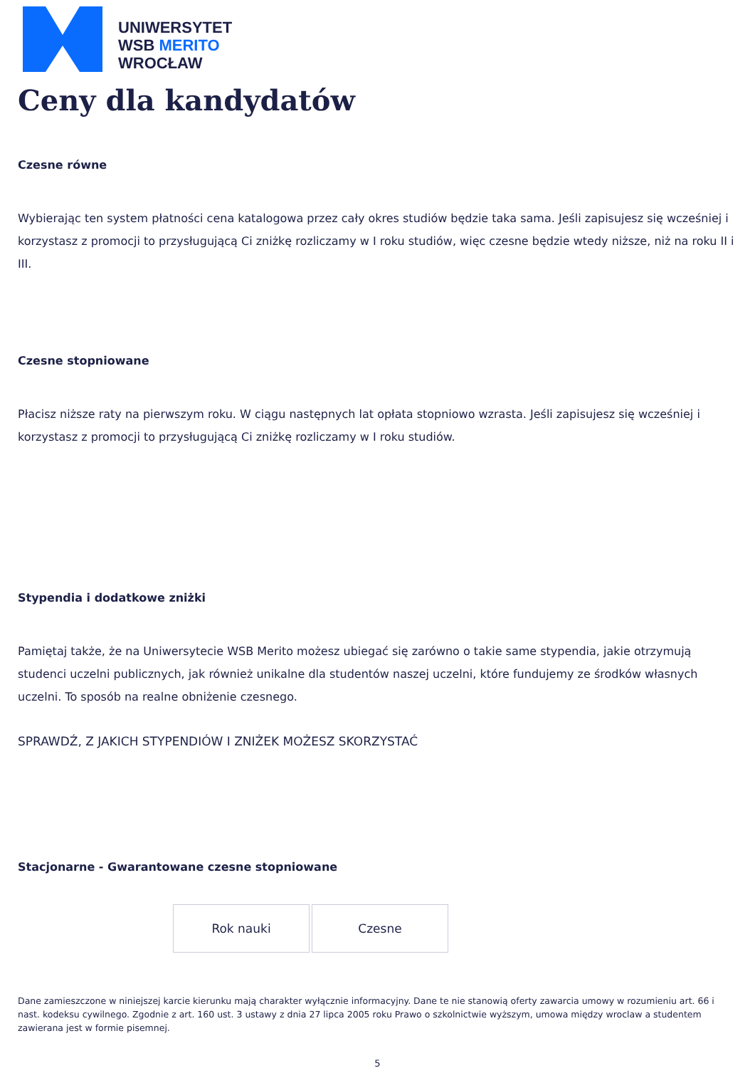UNIWERSYTET
WSB MERITO
WROCŁAW
Ceny dla kandydatów
Czesne równe
Wybierając ten system płatności cena katalogowa przez cały okres studiów będzie taka sama. Jeśli zapisujesz się wcześniej i korzystasz z promocji to przysługującą Ci zniżkę rozliczamy w I roku studiów, więc czesne będzie wtedy niższe, niż na roku II i III.
Czesne stopniowane
Płacisz niższe raty na pierwszym roku. W ciągu następnych lat opłata stopniowo wzrasta. Jeśli zapisujesz się wcześniej i korzystasz z promocji to przysługującą Ci zniżkę rozliczamy w I roku studiów.
Stypendia i dodatkowe zniżki
Pamiętaj także, że na Uniwersytecie WSB Merito możesz ubiegać się zarówno o takie same stypendia, jakie otrzymują studenci uczelni publicznych, jak również unikalne dla studentów naszej uczelni, które fundujemy ze środków własnych uczelni. To sposób na realne obniżenie czesnego.
SPRAWDŹ, Z JAKICH STYPENDIÓW I ZNIŻEK MOŻESZ SKORZYSTAĆ
Stacjonarne - Gwarantowane czesne stopniowane
| Rok nauki | Czesne |
Dane zamieszczone w niniejszej karcie kierunku mają charakter wyłącznie informacyjny. Dane te nie stanowią oferty zawarcia umowy w rozumieniu art. 66 i nast. kodeksu cywilnego. Zgodnie z art. 160 ust. 3 ustawy z dnia 27 lipca 2005 roku Prawo o szkolnictwie wyższym, umowa między wroclaw a studentem zawierana jest w formie pisemnej.
5